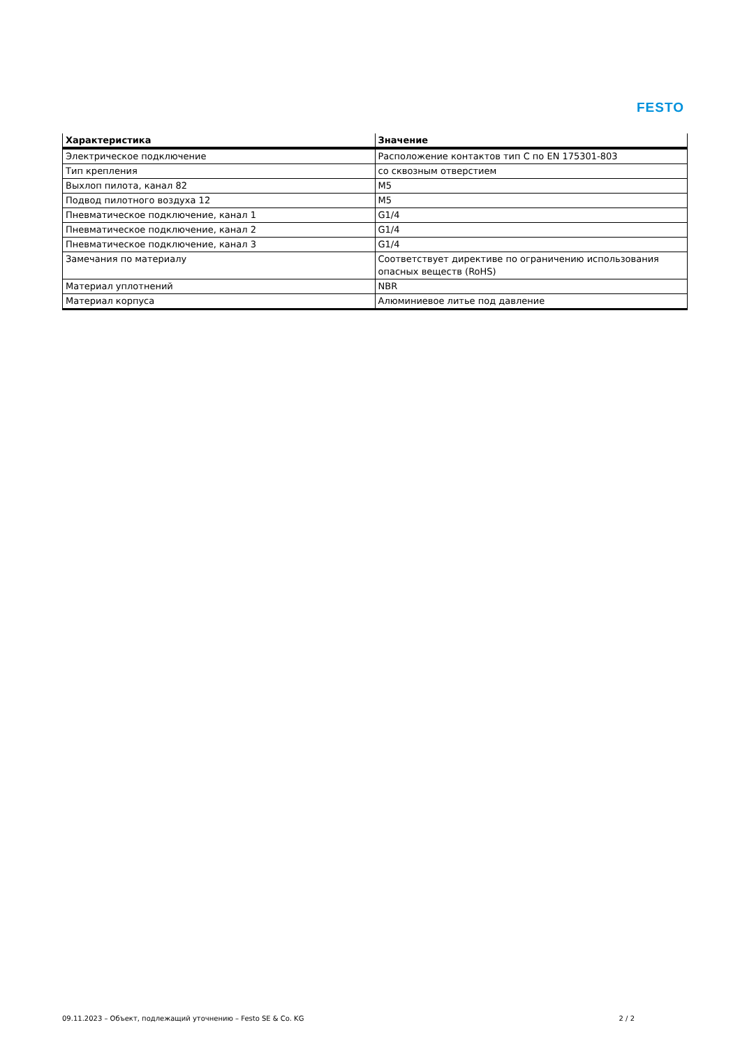FESTO
| Характеристика | Значение |
| --- | --- |
| Электрическое подключение | Расположение контактов тип C по EN 175301-803 |
| Тип крепления | со сквозным отверстием |
| Выхлоп пилота, канал 82 | M5 |
| Подвод пилотного воздуха 12 | M5 |
| Пневматическое подключение, канал 1 | G1/4 |
| Пневматическое подключение, канал 2 | G1/4 |
| Пневматическое подключение, канал 3 | G1/4 |
| Замечания по материалу | Соответствует директиве по ограничению использования опасных веществ (RoHS) |
| Материал уплотнений | NBR |
| Материал корпуса | Алюминиевое литье под давление |
09.11.2023 – Объект, подлежащий уточнению – Festo SE & Co. KG 2 / 2